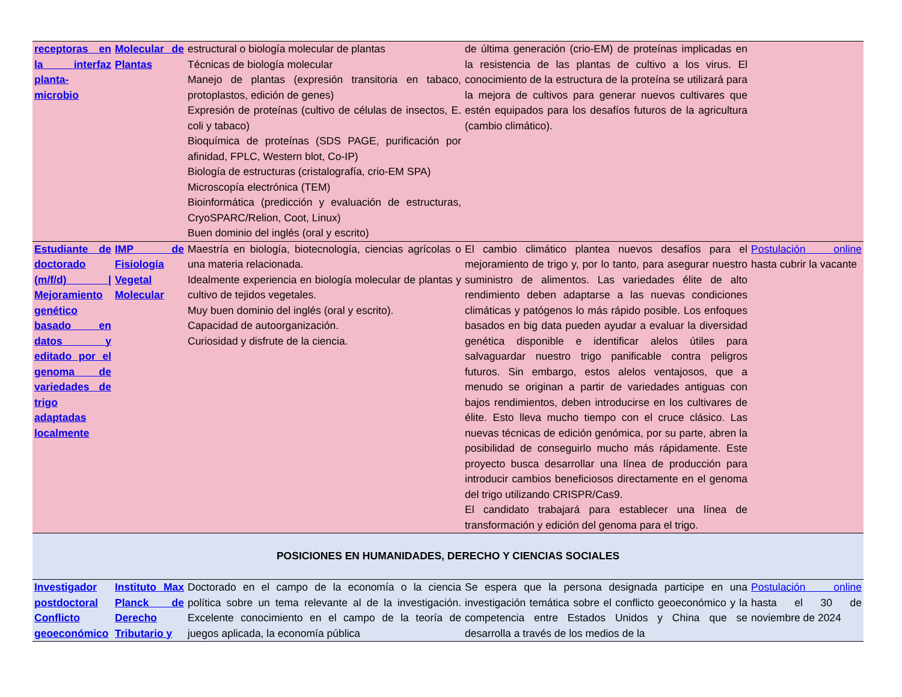| receptoras en la interfaz planta-microbio | Molecular de Plantas | estructural o biología molecular de plantas Técnicas de biología molecular Manejo de plantas (expresión transitoria en tabaco, protoplastos, edición de genes) Expresión de proteínas (cultivo de células de insectos, E. coli y tabaco) Bioquímica de proteínas (SDS PAGE, purificación por afinidad, FPLC, Western blot, Co-IP) Biología de estructuras (cristalografía, crio-EM SPA) Microscopía electrónica (TEM) Bioinformática (predicción y evaluación de estructuras, CryoSPARC/Relion, Coot, Linux) Buen dominio del inglés (oral y escrito) | de última generación (crio-EM) de proteínas implicadas en la resistencia de las plantas de cultivo a los virus. El conocimiento de la estructura de la proteína se utilizará para la mejora de cultivos para generar nuevos cultivares que estén equipados para los desafíos futuros de la agricultura (cambio climático). | |
| Estudiante de doctorado (m/f/d) / Mejoramiento genético basado en datos y editado por el genoma de variedades de trigo adaptadas localmente | IMP de Fisiología Vegetal Molecular | Maestría en biología, biotecnología, ciencias agrícolas o una materia relacionada. Idealmente experiencia en biología molecular de plantas y cultivo de tejidos vegetales. Muy buen dominio del inglés (oral y escrito). Capacidad de autoorganización. Curiosidad y disfrute de la ciencia. | El cambio climático plantea nuevos desafíos para el mejoramiento de trigo y, por lo tanto, para asegurar nuestro suministro de alimentos. Las variedades élite de alto rendimiento deben adaptarse a las nuevas condiciones climáticas y patógenos lo más rápido posible. Los enfoques basados en big data pueden ayudar a evaluar la diversidad genética disponible e identificar alelos útiles para salvaguardar nuestro trigo panificable contra peligros futuros. Sin embargo, estos alelos ventajosos, que a menudo se originan a partir de variedades antiguas con bajos rendimientos, deben introducirse en los cultivares de élite. Esto lleva mucho tiempo con el cruce clásico. Las nuevas técnicas de edición genómica, por su parte, abren la posibilidad de conseguirlo mucho más rápidamente. Este proyecto busca desarrollar una línea de producción para introducir cambios beneficiosos directamente en el genoma del trigo utilizando CRISPR/Cas9. El candidato trabajará para establecer una línea de transformación y edición del genoma para el trigo. | Postulación online hasta cubrir la vacante |
| POSICIONES EN HUMANIDADES, DERECHO Y CIENCIAS SOCIALES | | | | |
| Investigador postdoctoral Conflicto geoeconómico | Instituto Max Planck de Derecho Tributario y | Doctorado en el campo de la economía o la ciencia política sobre un tema relevante al de la investigación. Excelente conocimiento en el campo de la teoría de juegos aplicada, la economía pública | Se espera que la persona designada participe en una investigación temática sobre el conflicto geoeconómico y la competencia entre Estados Unidos y China que se desarrolla a través de los medios de la | Postulación online hasta el 30 de noviembre de 2024 |